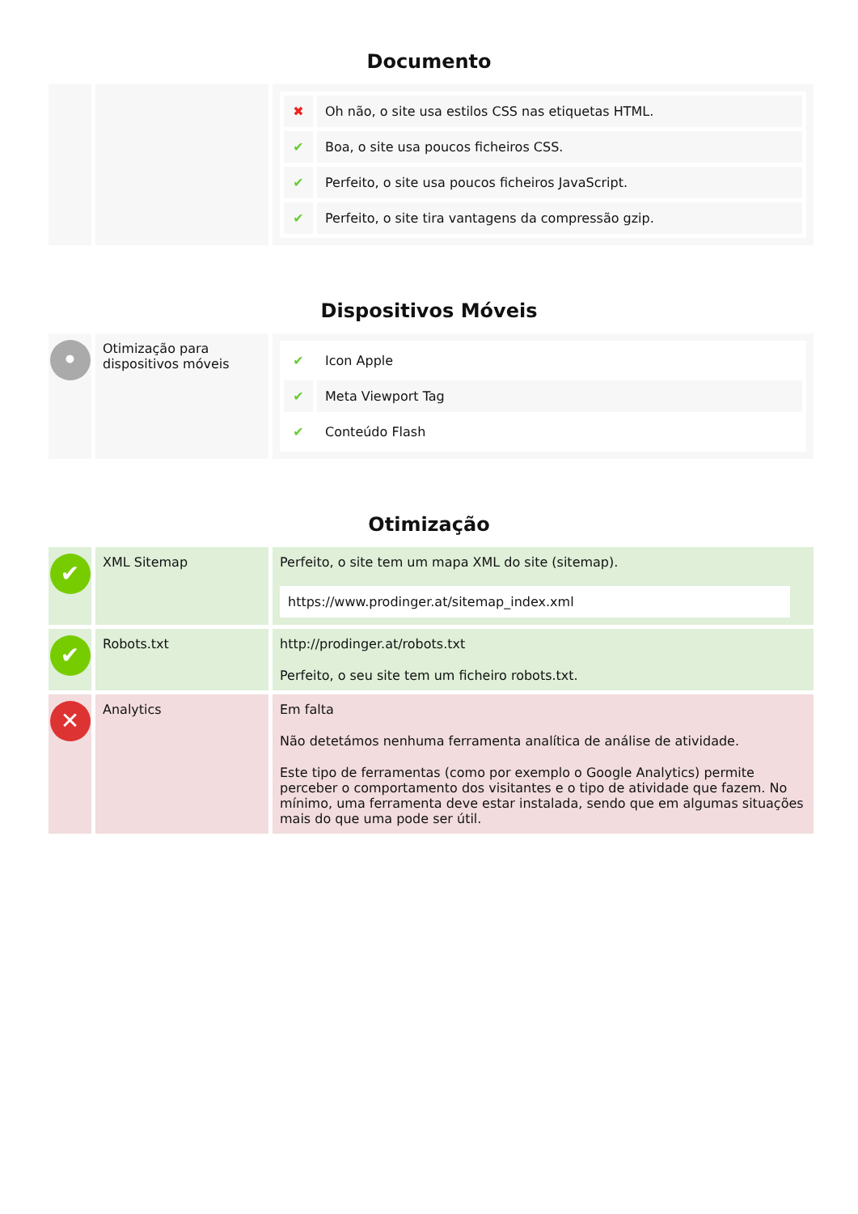Documento
| | | / ✖ / Oh não, o site usa estilos CSS nas etiquetas HTML. / / ✔ / Boa, o site usa poucos ficheiros CSS. / / ✔ / Perfeito, o site usa poucos ficheiros JavaScript. / / ✔ / Perfeito, o site tira vantagens da compressão gzip. / |
Dispositivos Móveis
| • | Otimização para dispositivos móveis | / ✔ / Icon Apple / / ✔ / Meta Viewport Tag / / ✔ / Conteúdo Flash / |
Otimização
| ✔ | XML Sitemap | Perfeito, o site tem um mapa XML do site (sitemap). https://www.prodinger.at/sitemap_index.xml |
| ✔ | Robots.txt | http://prodinger.at/robots.txt Perfeito, o seu site tem um ficheiro robots.txt. |
| ✕ | Analytics | Em falta Não detetámos nenhuma ferramenta analítica de análise de atividade. Este tipo de ferramentas (como por exemplo o Google Analytics) permite perceber o comportamento dos visitantes e o tipo de atividade que fazem. No mínimo, uma ferramenta deve estar instalada, sendo que em algumas situações mais do que uma pode ser útil. |